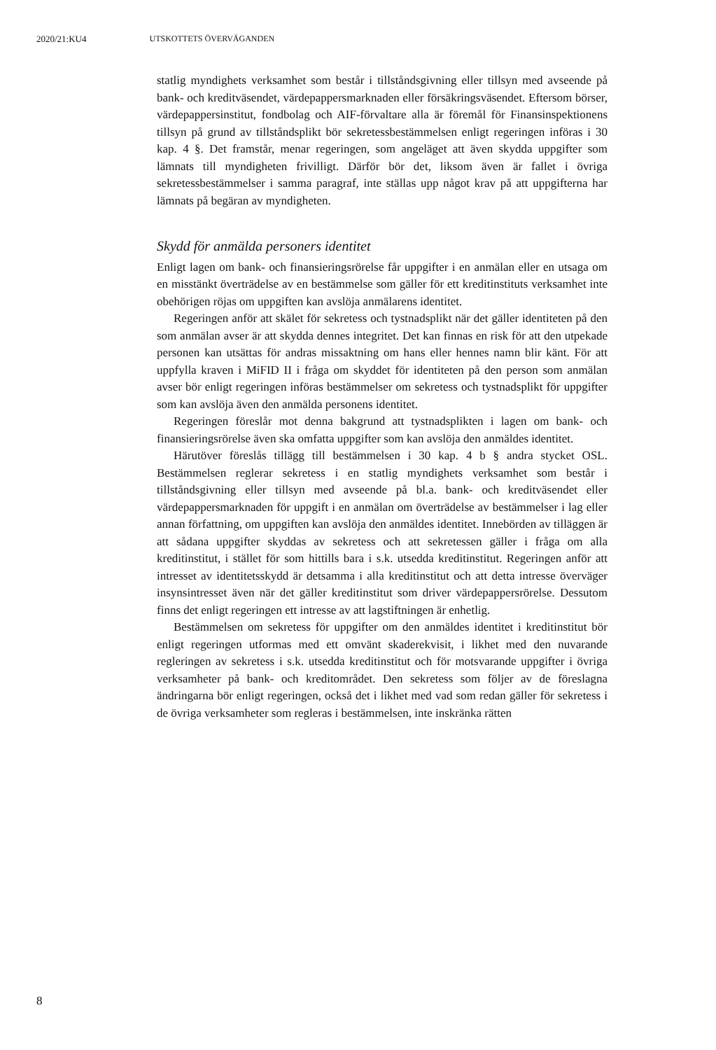2020/21:KU4 UTSKOTTETS ÖVERVÄGANDEN
statlig myndighets verksamhet som består i tillståndsgivning eller tillsyn med avseende på bank- och kreditväsendet, värdepappersmarknaden eller försäkringsväsendet. Eftersom börser, värdepappersinstitut, fondbolag och AIF-förvaltare alla är föremål för Finansinspektionens tillsyn på grund av tillståndsplikt bör sekretessbestämmelsen enligt regeringen införas i 30 kap. 4 §. Det framstår, menar regeringen, som angeläget att även skydda uppgifter som lämnats till myndigheten frivilligt. Därför bör det, liksom även är fallet i övriga sekretessbestämmelser i samma paragraf, inte ställas upp något krav på att uppgifterna har lämnats på begäran av myndigheten.
Skydd för anmälda personers identitet
Enligt lagen om bank- och finansieringsrörelse får uppgifter i en anmälan eller en utsaga om en misstänkt överträdelse av en bestämmelse som gäller för ett kreditinstituts verksamhet inte obehörigen röjas om uppgiften kan avslöja anmälarens identitet.
Regeringen anför att skälet för sekretess och tystnadsplikt när det gäller identiteten på den som anmälan avser är att skydda dennes integritet. Det kan finnas en risk för att den utpekade personen kan utsättas för andras missaktning om hans eller hennes namn blir känt. För att uppfylla kraven i MiFID II i fråga om skyddet för identiteten på den person som anmälan avser bör enligt regeringen införas bestämmelser om sekretess och tystnadsplikt för uppgifter som kan avslöja även den anmälda personens identitet.
Regeringen föreslår mot denna bakgrund att tystnadsplikten i lagen om bank- och finansieringsrörelse även ska omfatta uppgifter som kan avslöja den anmäldes identitet.
Härutöver föreslås tillägg till bestämmelsen i 30 kap. 4 b § andra stycket OSL. Bestämmelsen reglerar sekretess i en statlig myndighets verksamhet som består i tillståndsgivning eller tillsyn med avseende på bl.a. bank- och kreditväsendet eller värdepappersmarknaden för uppgift i en anmälan om överträdelse av bestämmelser i lag eller annan författning, om uppgiften kan avslöja den anmäldes identitet. Innebörden av tilläggen är att sådana uppgifter skyddas av sekretess och att sekretessen gäller i fråga om alla kreditinstitut, i stället för som hittills bara i s.k. utsedda kreditinstitut. Regeringen anför att intresset av identitetsskydd är detsamma i alla kreditinstitut och att detta intresse överväger insynsintresset även när det gäller kreditinstitut som driver värdepappersrörelse. Dessutom finns det enligt regeringen ett intresse av att lagstiftningen är enhetlig.
Bestämmelsen om sekretess för uppgifter om den anmäldes identitet i kreditinstitut bör enligt regeringen utformas med ett omvänt skaderekvisit, i likhet med den nuvarande regleringen av sekretess i s.k. utsedda kreditinstitut och för motsvarande uppgifter i övriga verksamheter på bank- och kreditområdet. Den sekretess som följer av de föreslagna ändringarna bör enligt regeringen, också det i likhet med vad som redan gäller för sekretess i de övriga verksamheter som regleras i bestämmelsen, inte inskränka rätten
8